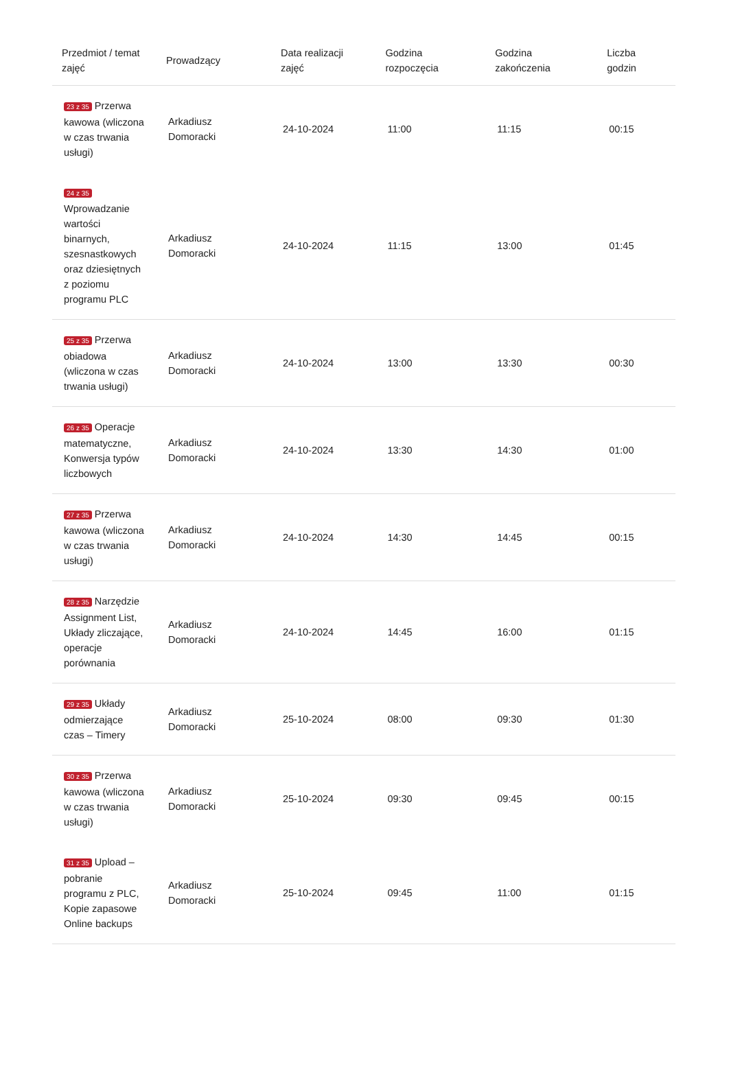| Przedmiot / temat zajęć | Prowadzący | Data realizacji zajęć | Godzina rozpoczęcia | Godzina zakończenia | Liczba godzin |
| --- | --- | --- | --- | --- | --- |
| 23 z 35 Przerwa kawowa (wliczona w czas trwania usługi) | Arkadiusz Domoracki | 24-10-2024 | 11:00 | 11:15 | 00:15 |
| 24 z 35 Wprowadzanie wartości binarnych, szesnastkowych oraz dziesiętnych z poziomu programu PLC | Arkadiusz Domoracki | 24-10-2024 | 11:15 | 13:00 | 01:45 |
| 25 z 35 Przerwa obiadowa (wliczona w czas trwania usługi) | Arkadiusz Domoracki | 24-10-2024 | 13:00 | 13:30 | 00:30 |
| 26 z 35 Operacje matematyczne, Konwersja typów liczbowych | Arkadiusz Domoracki | 24-10-2024 | 13:30 | 14:30 | 01:00 |
| 27 z 35 Przerwa kawowa (wliczona w czas trwania usługi) | Arkadiusz Domoracki | 24-10-2024 | 14:30 | 14:45 | 00:15 |
| 28 z 35 Narzędzie Assignment List, Układy zliczające, operacje porównania | Arkadiusz Domoracki | 24-10-2024 | 14:45 | 16:00 | 01:15 |
| 29 z 35 Układy odmierzające czas – Timery | Arkadiusz Domoracki | 25-10-2024 | 08:00 | 09:30 | 01:30 |
| 30 z 35 Przerwa kawowa (wliczona w czas trwania usługi) | Arkadiusz Domoracki | 25-10-2024 | 09:30 | 09:45 | 00:15 |
| 31 z 35 Upload – pobranie programu z PLC, Kopie zapasowe Online backups | Arkadiusz Domoracki | 25-10-2024 | 09:45 | 11:00 | 01:15 |